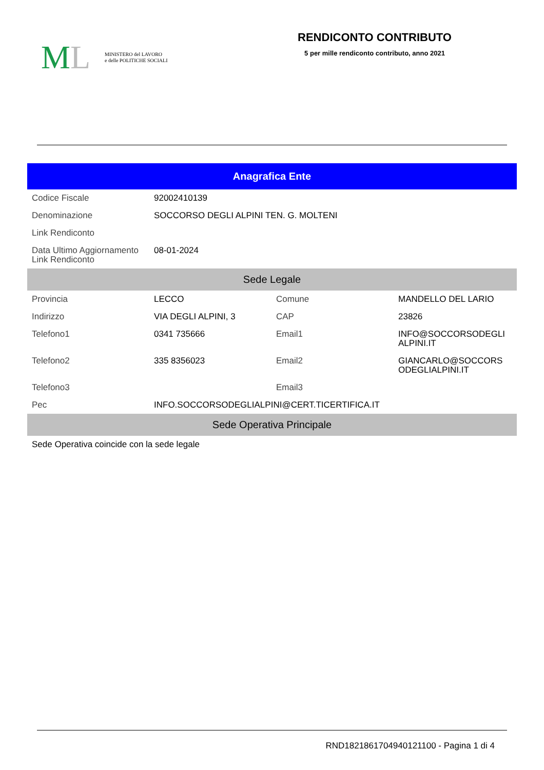ML MINISTERO del LAVORO
e delle POLITICHE SOCIALI
RENDICONTO CONTRIBUTO
5 per mille rendiconto contributo, anno 2021
| Anagrafica Ente | | | |
| --- | --- | --- | --- |
| Codice Fiscale | 92002410139 | | |
| Denominazione | SOCCORSO DEGLI ALPINI TEN. G. MOLTENI | | |
| Link Rendiconto | | | |
| Data Ultimo Aggiornamento Link Rendiconto | 08-01-2024 | | |
| Sede Legale | | | |
| Provincia | LECCO | Comune | MANDELLO DEL LARIO |
| Indirizzo | VIA DEGLI ALPINI, 3 | CAP | 23826 |
| Telefono1 | 0341 735666 | Email1 | INFO@SOCCORSODEGLI ALPINI.IT |
| Telefono2 | 335 8356023 | Email2 | GIANCARLO@SOCCORS ODEGLIALPINI.IT |
| Telefono3 | | Email3 | |
| Pec | INFO.SOCCORSODEGLIALPINI@CERT.TICERTIFICA.IT | | |
| Sede Operativa Principale | | | |
| Sede Operativa coincide con la sede legale | | | |
RND1821861704940121100 - Pagina 1 di 4